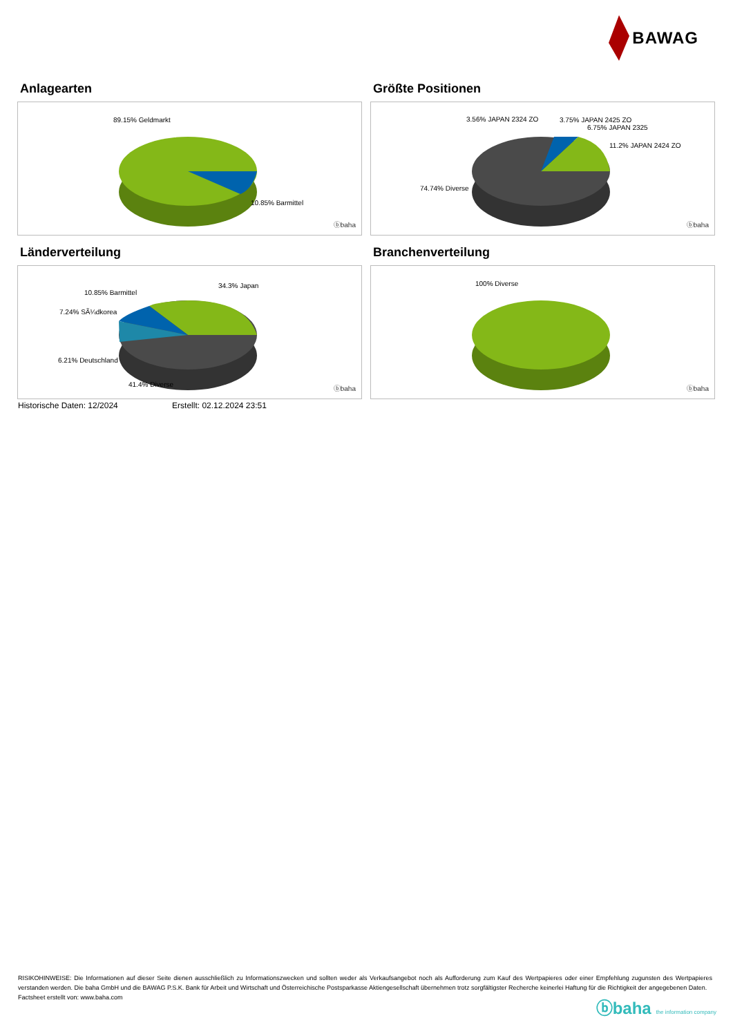BAWAG
Anlagearten
89.15% Geldmarkt
10.85% Barmittel
ⓑbaha
Größte Positionen
3.56% JAPAN 2324 ZO 3.75% JAPAN 2425 ZO
6.75% JAPAN 2325
11.2% JAPAN 2424 ZO
74.74% Diverse
ⓑbaha
Länderverteilung
34.3% Japan
10.85% Barmittel
7.24% SÃ¼dkorea
6.21% Deutschland
41.4% Diverse
ⓑbaha
Branchenverteilung
100% Diverse
ⓑbaha
Historische Daten: 12/2024 Erstellt: 02.12.2024 23:51
RISIKOHINWEISE: Die Informationen auf dieser Seite dienen ausschließlich zu Informationszwecken und sollten weder als Verkaufsangebot noch als Aufforderung zum Kauf des Wertpapieres oder einer Empfehlung zugunsten des Wertpapieres verstanden werden. Die baha GmbH und die BAWAG P.S.K. Bank für Arbeit und Wirtschaft und Österreichische Postsparkasse Aktiengesellschaft übernehmen trotz sorgfältigster Recherche keinerlei Haftung für die Richtigkeit der angegebenen Daten.
Factsheet erstellt von: www.baha.com
ⓑbaha the information company